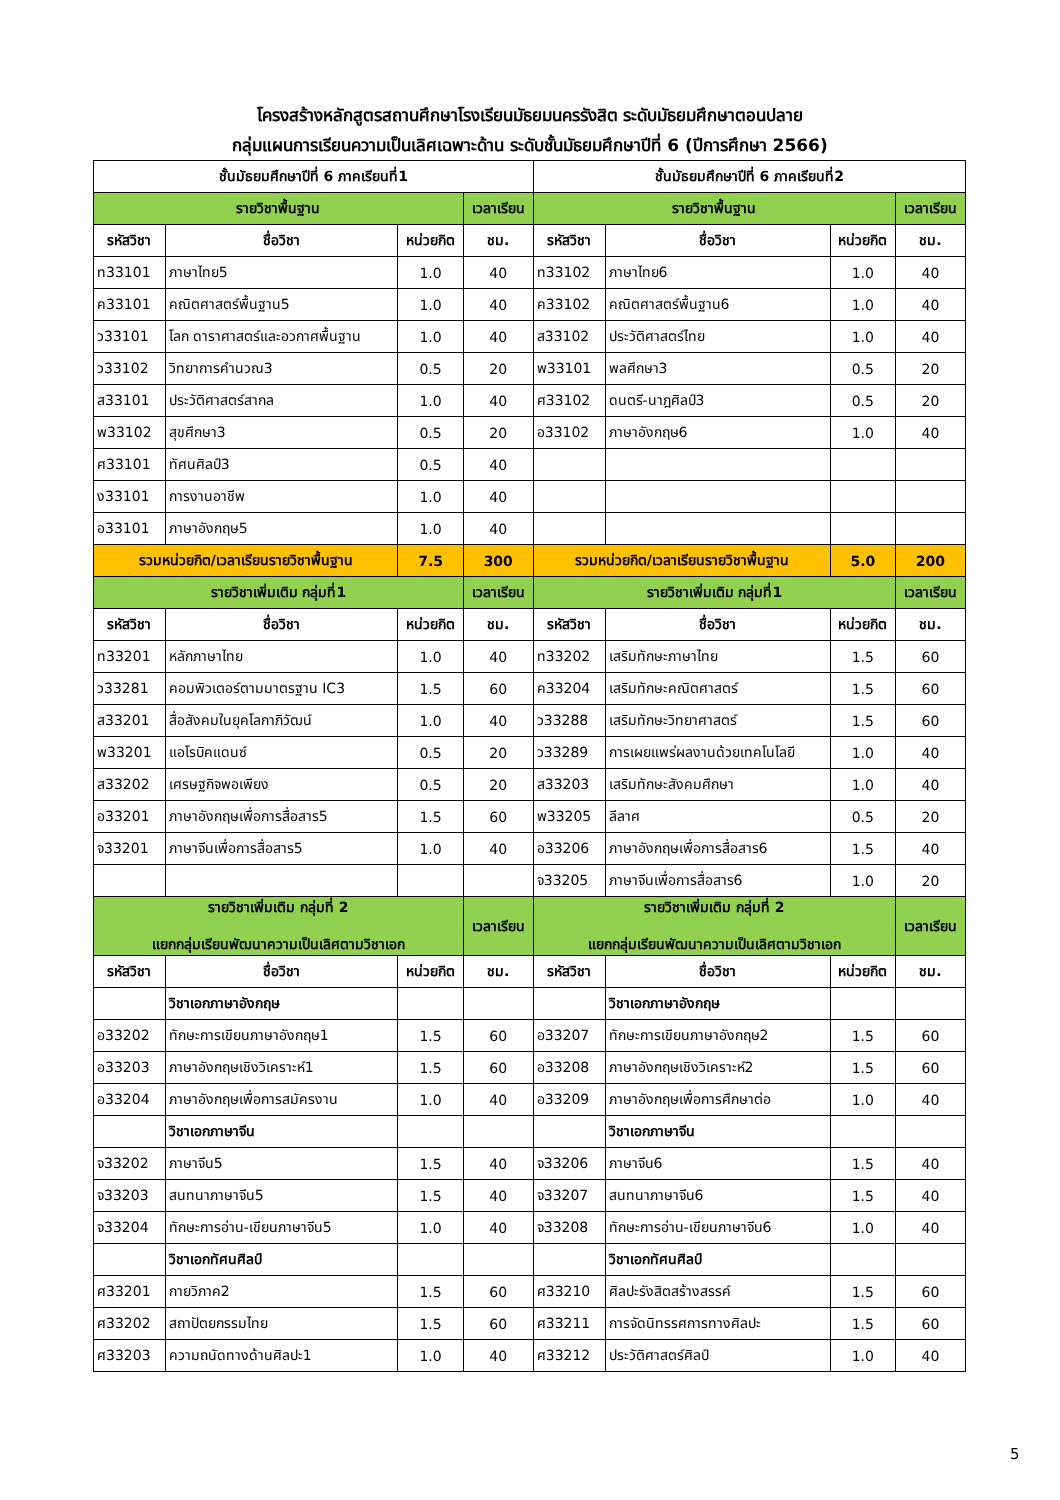โครงสร้างหลักสูตรสถานศึกษาโรงเรียนมัธยมนครรังสิต ระดับมัธยมศึกษาตอนปลาย
กลุ่มแผนการเรียนความเป็นเลิศเฉพาะด้าน ระดับชั้นมัธยมศึกษาปีที่ 6 (ปีการศึกษา 2566)
| ชั้นมัธยมศึกษาปีที่ 6 ภาคเรียนที่1 | | | | ชั้นมัธยมศึกษาปีที่ 6 ภาคเรียนที่2 | | | |
| --- | --- | --- | --- | --- | --- | --- | --- |
| รายวิชาพื้นฐาน | | | เวลาเรียน | รายวิชาพื้นฐาน | | | เวลาเรียน |
| รหัสวิชา | ชื่อวิชา | หน่วยกิต | ชม. | รหัสวิชา | ชื่อวิชา | หน่วยกิต | ชม. |
| ท33101 | ภาษาไทย5 | 1.0 | 40 | ท33102 | ภาษาไทย6 | 1.0 | 40 |
| ค33101 | คณิตศาสตร์พื้นฐาน5 | 1.0 | 40 | ค33102 | คณิตศาสตร์พื้นฐาน6 | 1.0 | 40 |
| ว33101 | โลก ดาราศาสตร์และอวกาศพื้นฐาน | 1.0 | 40 | ส33102 | ประวัติศาสตร์ไทย | 1.0 | 40 |
| ว33102 | วิทยาการคำนวณ3 | 0.5 | 20 | พ33101 | พลศึกษา3 | 0.5 | 20 |
| ส33101 | ประวัติศาสตร์สากล | 1.0 | 40 | ศ33102 | ดนตรี-นาฎศิลป์3 | 0.5 | 20 |
| พ33102 | สุขศึกษา3 | 0.5 | 20 | อ33102 | ภาษาอังกฤษ6 | 1.0 | 40 |
| ศ33101 | ทัศนศิลป์3 | 0.5 | 40 | | | | |
| ง33101 | การงานอาชีพ | 1.0 | 40 | | | | |
| อ33101 | ภาษาอังกฤษ5 | 1.0 | 40 | | | | |
| รวมหน่วยกิต/เวลาเรียนรายวิชาพื้นฐาน | | 7.5 | 300 | รวมหน่วยกิต/เวลาเรียนรายวิชาพื้นฐาน | | 5.0 | 200 |
| รายวิชาเพิ่มเติม กลุ่มที่1 | | | เวลาเรียน | รายวิชาเพิ่มเติม กลุ่มที่1 | | | เวลาเรียน |
| รหัสวิชา | ชื่อวิชา | หน่วยกิต | ชม. | รหัสวิชา | ชื่อวิชา | หน่วยกิต | ชม. |
| ท33201 | หลักภาษาไทย | 1.0 | 40 | ท33202 | เสริมทักษะภาษาไทย | 1.5 | 60 |
| ว33281 | คอมพิวเตอร์ตามมาตรฐาน IC3 | 1.5 | 60 | ค33204 | เสริมทักษะคณิตศาสตร์ | 1.5 | 60 |
| ส33201 | สื่อสังคมในยุคโลกาภิวัฒน์ | 1.0 | 40 | ว33288 | เสริมทักษะวิทยาศาสตร์ | 1.5 | 60 |
| พ33201 | แอโรบิคแดนซ์ | 0.5 | 20 | ว33289 | การเผยแพร่ผลงานด้วยเทคโนโลยี | 1.0 | 40 |
| ส33202 | เศรษฐกิจพอเพียง | 0.5 | 20 | ส33203 | เสริมทักษะสังคมศึกษา | 1.0 | 40 |
| อ33201 | ภาษาอังกฤษเพื่อการสื่อสาร5 | 1.5 | 60 | พ33205 | ลีลาศ | 0.5 | 20 |
| จ33201 | ภาษาจีนเพื่อการสื่อสาร5 | 1.0 | 40 | อ33206 | ภาษาอังกฤษเพื่อการสื่อสาร6 | 1.5 | 40 |
| | | | | จ33205 | ภาษาจีนเพื่อการสื่อสาร6 | 1.0 | 20 |
| รายวิชาเพิ่มเติม กลุ่มที่ 2 แยกกลุ่มเรียนพัฒนาความเป็นเลิศตามวิชาเอก | | | เวลาเรียน | รายวิชาเพิ่มเติม กลุ่มที่ 2 แยกกลุ่มเรียนพัฒนาความเป็นเลิศตามวิชาเอก | | | เวลาเรียน |
| รหัสวิชา | ชื่อวิชา | หน่วยกิต | ชม. | รหัสวิชา | ชื่อวิชา | หน่วยกิต | ชม. |
| | วิชาเอกภาษาอังกฤษ | | | | วิชาเอกภาษาอังกฤษ | | |
| อ33202 | ทักษะการเขียนภาษาอังกฤษ1 | 1.5 | 60 | อ33207 | ทักษะการเขียนภาษาอังกฤษ2 | 1.5 | 60 |
| อ33203 | ภาษาอังกฤษเชิงวิเคราะห์1 | 1.5 | 60 | อ33208 | ภาษาอังกฤษเชิงวิเคราะห์2 | 1.5 | 60 |
| อ33204 | ภาษาอังกฤษเพื่อการสมัครงาน | 1.0 | 40 | อ33209 | ภาษาอังกฤษเพื่อการศึกษาต่อ | 1.0 | 40 |
| | วิชาเอกภาษาจีน | | | | วิชาเอกภาษาจีน | | |
| จ33202 | ภาษาจีน5 | 1.5 | 40 | จ33206 | ภาษาจีน6 | 1.5 | 40 |
| จ33203 | สนทนาภาษาจีน5 | 1.5 | 40 | จ33207 | สนทนาภาษาจีน6 | 1.5 | 40 |
| จ33204 | ทักษะการอ่าน-เขียนภาษาจีน5 | 1.0 | 40 | จ33208 | ทักษะการอ่าน-เขียนภาษาจีน6 | 1.0 | 40 |
| | วิชาเอกทัศนศิลป์ | | | | วิชาเอกทัศนศิลป์ | | |
| ศ33201 | กายวิภาค2 | 1.5 | 60 | ศ33210 | ศิลปะรังสิตสร้างสรรค์ | 1.5 | 60 |
| ศ33202 | สถาปัตยกรรมไทย | 1.5 | 60 | ศ33211 | การจัดนิทรรศการทางศิลปะ | 1.5 | 60 |
| ศ33203 | ความถนัดทางด้านศิลปะ1 | 1.0 | 40 | ศ33212 | ประวัติศาสตร์ศิลป์ | 1.0 | 40 |
5